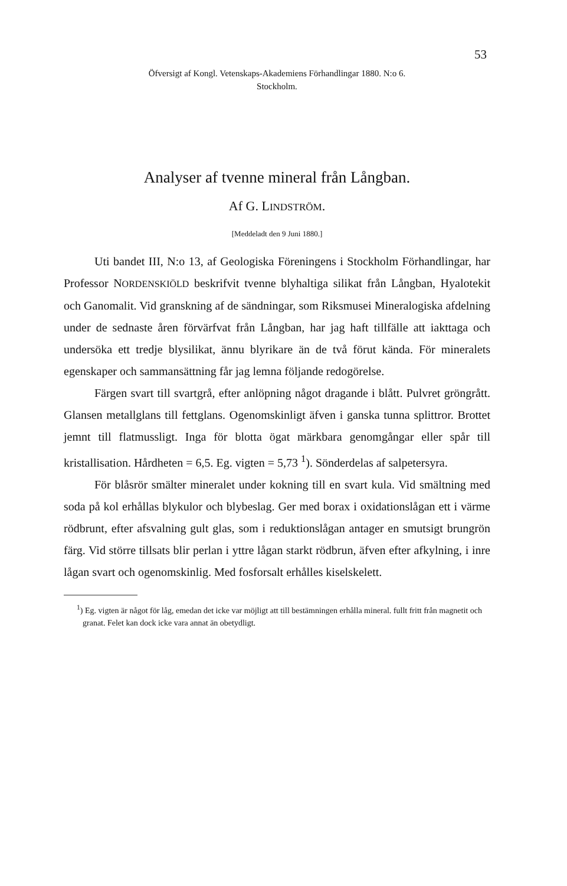53
Öfversigt af Kongl. Vetenskaps-Akademiens Förhandlingar 1880. N:o 6.
Stockholm.
Analyser af tvenne mineral från Långban.
Af G. LINDSTRÖM.
[Meddeladt den 9 Juni 1880.]
Uti bandet III, N:o 13, af Geologiska Föreningens i Stockholm Förhandlingar, har Professor NORDENSKIÖLD beskrifvit tvenne blyhaltiga silikat från Långban, Hyalotekit och Ganomalit. Vid granskning af de sändningar, som Riksmusei Mineralogiska afdelning under de sednaste åren förvärfvat från Långban, har jag haft tillfälle att iakttaga och undersöka ett tredje blysilikat, ännu blyrikare än de två förut kända. För mineralets egenskaper och sammansättning får jag lemna följande redogörelse.
Färgen svart till svartgrå, efter anlöpning något dragande i blått. Pulvret gröngrått. Glansen metallglans till fettglans. Ogenomskinligt äfven i ganska tunna splittror. Brottet jemnt till flatmussligt. Inga för blotta ögat märkbara genomgångar eller spår till kristallisation. Hårdheten = 6,5. Eg. vigten = 5,73 <sup>1</sup>). Sönderdelas af salpetersyra.
För blåsrör smälter mineralet under kokning till en svart kula. Vid smältning med soda på kol erhållas blykulor och blybeslag. Ger med borax i oxidationslågan ett i värme rödbrunt, efter afsvalning gult glas, som i reduktionslågan antager en smutsigt brungrön färg. Vid större tillsats blir perlan i yttre lågan starkt rödbrun, äfven efter afkylning, i inre lågan svart och ogenomskinlig. Med fosforsalt erhålles kiselskelett.
<sup>1</sup>) Eg. vigten är något för låg, emedan det icke var möjligt att till bestämningen erhålla mineral. fullt fritt från magnetit och granat. Felet kan dock icke vara annat än obetydligt.